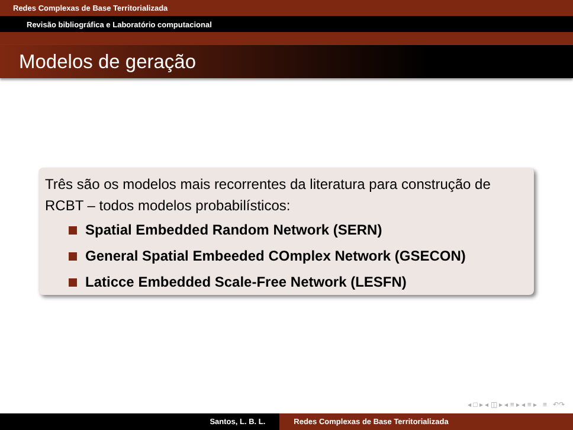Redes Complexas de Base Territorializada
Revisão bibliográfica e Laboratório computacional
Modelos de geração
Três são os modelos mais recorrentes da literatura para construção de RCBT – todos modelos probabilísticos:
Spatial Embedded Random Network (SERN)
General Spatial Embeeded COmplex Network (GSECON)
Laticce Embedded Scale-Free Network (LESFN)
◂ □ ▸ ◂ ◫ ▸ ◂ ≡ ▸ ◂ ≡ ▸ ≡ ↶↷
Santos, L. B. L. Redes Complexas de Base Territorializada